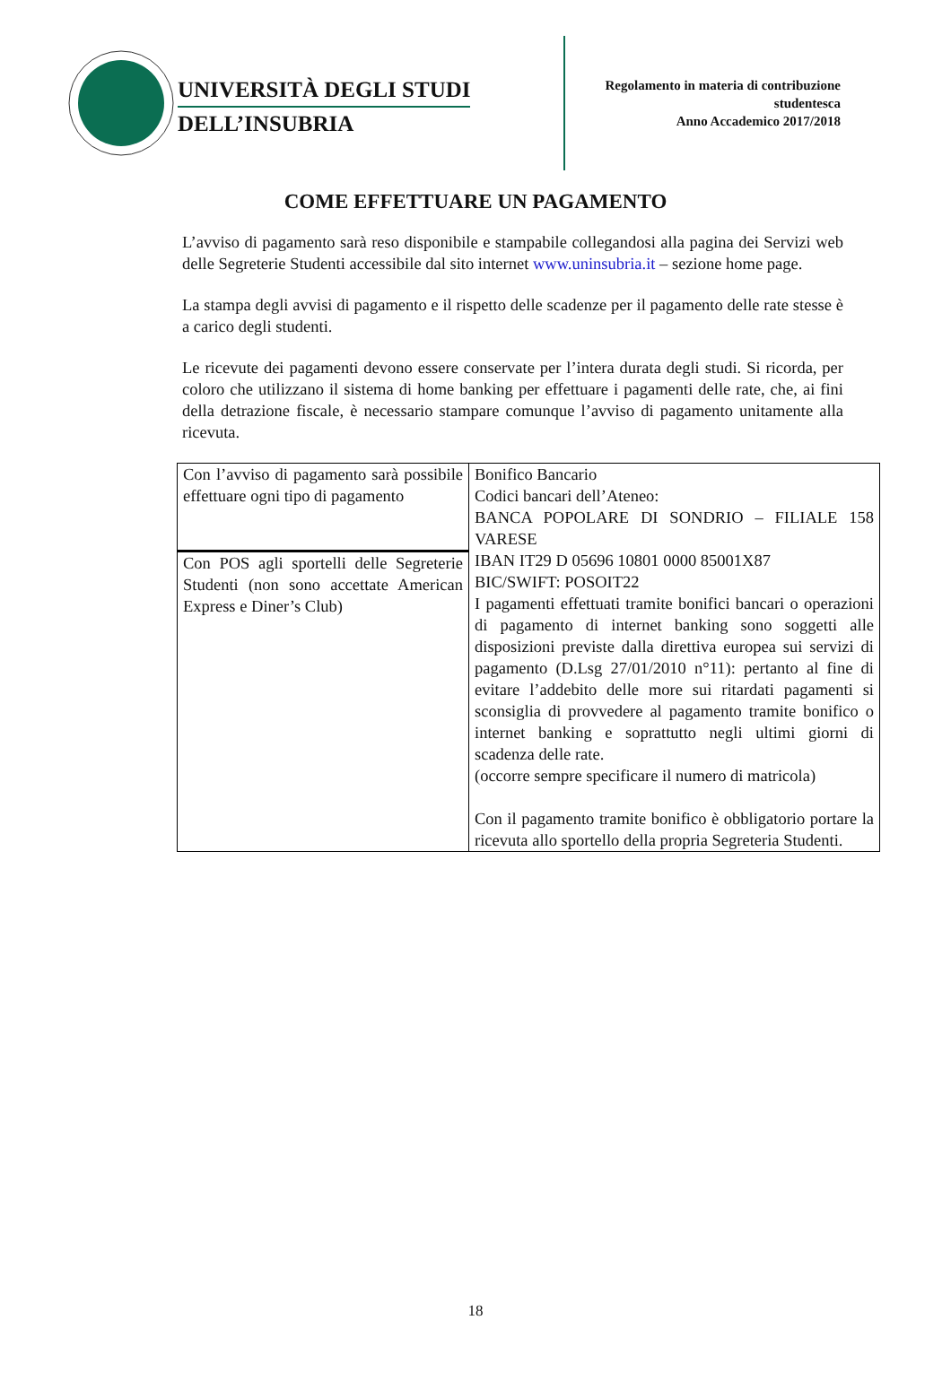UNIVERSITÀ DEGLI STUDI
DELL’INSUBRIA
Regolamento in materia di contribuzione
studentesca
Anno Accademico 2017/2018
COME EFFETTUARE UN PAGAMENTO
L’avviso di pagamento sarà reso disponibile e stampabile collegandosi alla pagina dei Servizi web delle Segreterie Studenti accessibile dal sito internet www.uninsubria.it – sezione home page.
La stampa degli avvisi di pagamento e il rispetto delle scadenze per il pagamento delle rate stesse è a carico degli studenti.
Le ricevute dei pagamenti devono essere conservate per l’intera durata degli studi. Si ricorda, per coloro che utilizzano il sistema di home banking per effettuare i pagamenti delle rate, che, ai fini della detrazione fiscale, è necessario stampare comunque l’avviso di pagamento unitamente alla ricevuta.
| Con l’avviso di pagamento sarà possibile effettuare ogni tipo di pagamento | Bonifico Bancario Codici bancari dell’Ateneo: BANCA POPOLARE DI SONDRIO – FILIALE 158 VARESE IBAN IT29 D 05696 10801 0000 85001X87 BIC/SWIFT: POSOIT22 I pagamenti effettuati tramite bonifici bancari o operazioni di pagamento di internet banking sono soggetti alle disposizioni previste dalla direttiva europea sui servizi di pagamento (D.Lsg 27/01/2010 n°11): pertanto al fine di evitare l’addebito delle more sui ritardati pagamenti si sconsiglia di provvedere al pagamento tramite bonifico o internet banking e soprattutto negli ultimi giorni di scadenza delle rate. (occorre sempre specificare il numero di matricola) Con il pagamento tramite bonifico è obbligatorio portare la ricevuta allo sportello della propria Segreteria Studenti. |
| Con POS agli sportelli delle Segreterie Studenti (non sono accettate American Express e Diner’s Club) | |
18